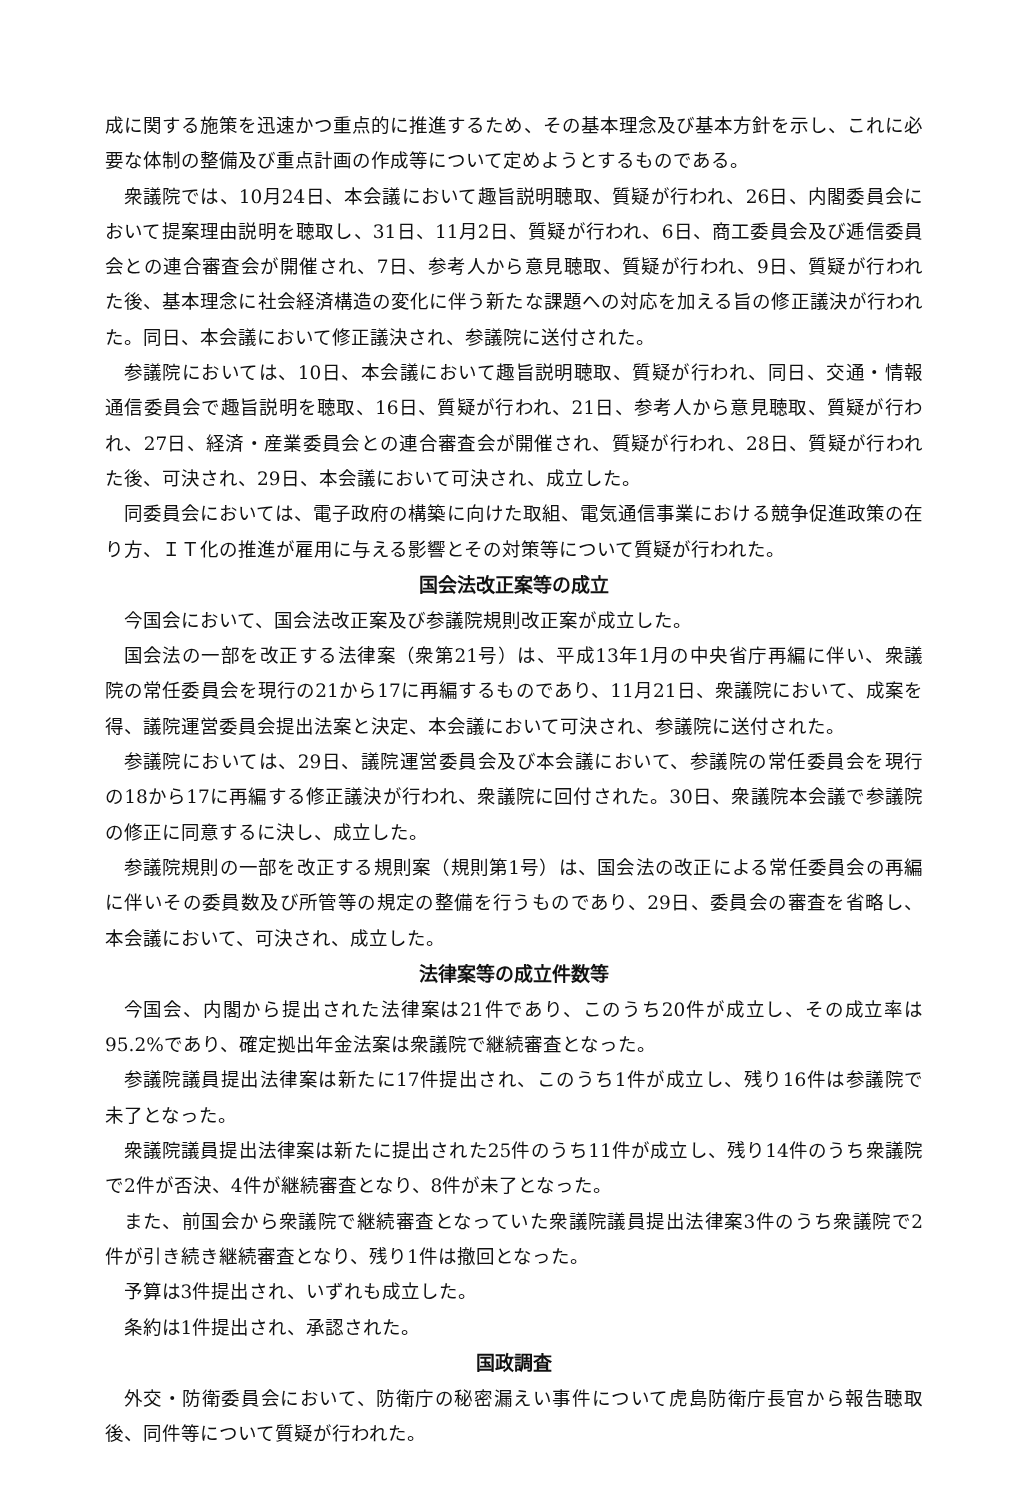成に関する施策を迅速かつ重点的に推進するため、その基本理念及び基本方針を示し、これに必要な体制の整備及び重点計画の作成等について定めようとするものである。
衆議院では、10月24日、本会議において趣旨説明聴取、質疑が行われ、26日、内閣委員会において提案理由説明を聴取し、31日、11月2日、質疑が行われ、6日、商工委員会及び逓信委員会との連合審査会が開催され、7日、参考人から意見聴取、質疑が行われ、9日、質疑が行われた後、基本理念に社会経済構造の変化に伴う新たな課題への対応を加える旨の修正議決が行われた。同日、本会議において修正議決され、参議院に送付された。
参議院においては、10日、本会議において趣旨説明聴取、質疑が行われ、同日、交通・情報通信委員会で趣旨説明を聴取、16日、質疑が行われ、21日、参考人から意見聴取、質疑が行われ、27日、経済・産業委員会との連合審査会が開催され、質疑が行われ、28日、質疑が行われた後、可決され、29日、本会議において可決され、成立した。
同委員会においては、電子政府の構築に向けた取組、電気通信事業における競争促進政策の在り方、ＩＴ化の推進が雇用に与える影響とその対策等について質疑が行われた。
国会法改正案等の成立
今国会において、国会法改正案及び参議院規則改正案が成立した。
国会法の一部を改正する法律案（衆第21号）は、平成13年1月の中央省庁再編に伴い、衆議院の常任委員会を現行の21から17に再編するものであり、11月21日、衆議院において、成案を得、議院運営委員会提出法案と決定、本会議において可決され、参議院に送付された。
参議院においては、29日、議院運営委員会及び本会議において、参議院の常任委員会を現行の18から17に再編する修正議決が行われ、衆議院に回付された。30日、衆議院本会議で参議院の修正に同意するに決し、成立した。
参議院規則の一部を改正する規則案（規則第1号）は、国会法の改正による常任委員会の再編に伴いその委員数及び所管等の規定の整備を行うものであり、29日、委員会の審査を省略し、本会議において、可決され、成立した。
法律案等の成立件数等
今国会、内閣から提出された法律案は21件であり、このうち20件が成立し、その成立率は95.2%であり、確定拠出年金法案は衆議院で継続審査となった。
参議院議員提出法律案は新たに17件提出され、このうち1件が成立し、残り16件は参議院で未了となった。
衆議院議員提出法律案は新たに提出された25件のうち11件が成立し、残り14件のうち衆議院で2件が否決、4件が継続審査となり、8件が未了となった。
また、前国会から衆議院で継続審査となっていた衆議院議員提出法律案3件のうち衆議院で2件が引き続き継続審査となり、残り1件は撤回となった。
予算は3件提出され、いずれも成立した。
条約は1件提出され、承認された。
国政調査
外交・防衛委員会において、防衛庁の秘密漏えい事件について虎島防衛庁長官から報告聴取後、同件等について質疑が行われた。